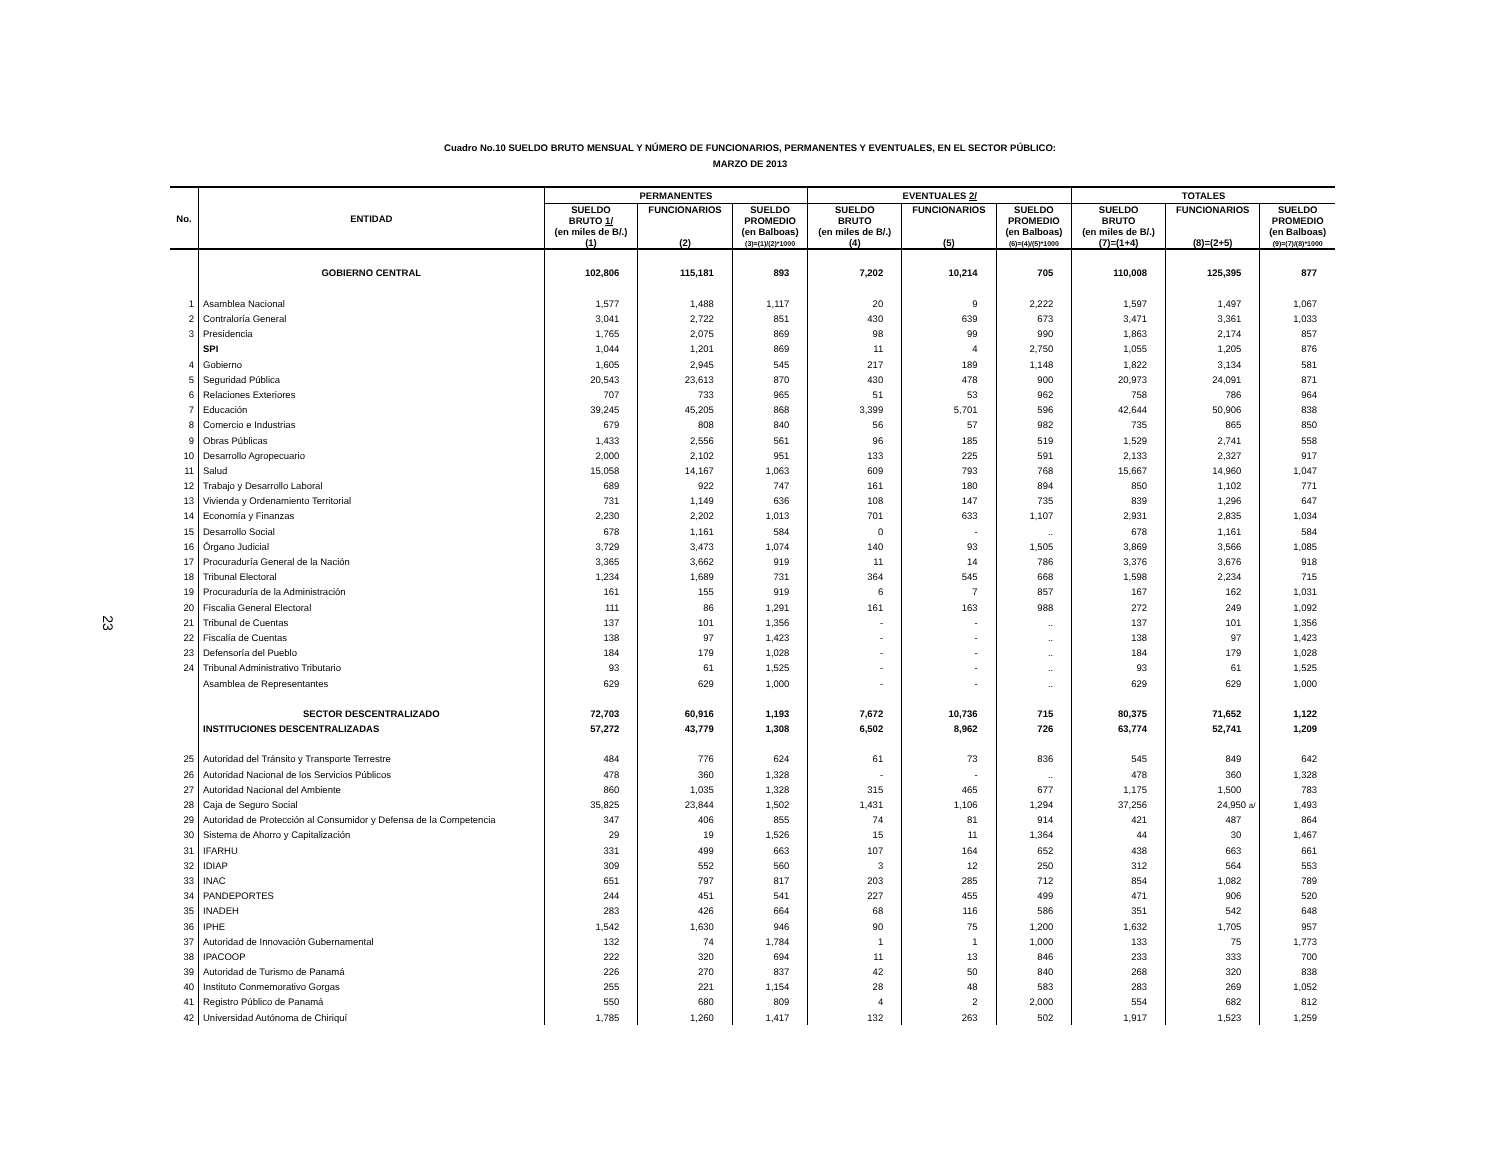23
Cuadro No.10 SUELDO BRUTO MENSUAL Y NÚMERO DE FUNCIONARIOS, PERMANENTES Y EVENTUALES, EN EL SECTOR PÚBLICO:
MARZO DE 2013
| No. | ENTIDAD | PERMANENTES | | | EVENTUALES 2/ | | | TOTALES | | |
| --- | --- | --- | --- | --- | --- | --- | --- | --- | --- | --- |
| | | SUELDO BRUTO 1/ (en miles de B/.) (1) | FUNCIONARIOS (2) | SUELDO PROMEDIO (en Balboas) (3)=(1)/(2)*1000 | SUELDO BRUTO (en miles de B/.) (4) | FUNCIONARIOS (5) | SUELDO PROMEDIO (en Balboas) (6)=(4)/(5)*1000 | SUELDO BRUTO (en miles de B/.) (7)=(1+4) | FUNCIONARIOS (8)=(2+5) | SUELDO PROMEDIO (en Balboas) (9)=(7)/(8)*1000 |
| | GOBIERNO CENTRAL | 102,806 | 115,181 | 893 | 7,202 | 10,214 | 705 | 110,008 | 125,395 | 877 |
| 1 | Asamblea Nacional | 1,577 | 1,488 | 1,117 | 20 | 9 | 2,222 | 1,597 | 1,497 | 1,067 |
| 2 | Contraloría General | 3,041 | 2,722 | 851 | 430 | 639 | 673 | 3,471 | 3,361 | 1,033 |
| 3 | Presidencia | 1,765 | 2,075 | 869 | 98 | 99 | 990 | 1,863 | 2,174 | 857 |
| | SPI | 1,044 | 1,201 | 869 | 11 | 4 | 2,750 | 1,055 | 1,205 | 876 |
| 4 | Gobierno | 1,605 | 2,945 | 545 | 217 | 189 | 1,148 | 1,822 | 3,134 | 581 |
| 5 | Seguridad Pública | 20,543 | 23,613 | 870 | 430 | 478 | 900 | 20,973 | 24,091 | 871 |
| 6 | Relaciones Exteriores | 707 | 733 | 965 | 51 | 53 | 962 | 758 | 786 | 964 |
| 7 | Educación | 39,245 | 45,205 | 868 | 3,399 | 5,701 | 596 | 42,644 | 50,906 | 838 |
| 8 | Comercio e Industrias | 679 | 808 | 840 | 56 | 57 | 982 | 735 | 865 | 850 |
| 9 | Obras Públicas | 1,433 | 2,556 | 561 | 96 | 185 | 519 | 1,529 | 2,741 | 558 |
| 10 | Desarrollo Agropecuario | 2,000 | 2,102 | 951 | 133 | 225 | 591 | 2,133 | 2,327 | 917 |
| 11 | Salud | 15,058 | 14,167 | 1,063 | 609 | 793 | 768 | 15,667 | 14,960 | 1,047 |
| 12 | Trabajo y Desarrollo Laboral | 689 | 922 | 747 | 161 | 180 | 894 | 850 | 1,102 | 771 |
| 13 | Vivienda y Ordenamiento Territorial | 731 | 1,149 | 636 | 108 | 147 | 735 | 839 | 1,296 | 647 |
| 14 | Economía y Finanzas | 2,230 | 2,202 | 1,013 | 701 | 633 | 1,107 | 2,931 | 2,835 | 1,034 |
| 15 | Desarrollo Social | 678 | 1,161 | 584 | 0 | - | .. | 678 | 1,161 | 584 |
| 16 | Órgano Judicial | 3,729 | 3,473 | 1,074 | 140 | 93 | 1,505 | 3,869 | 3,566 | 1,085 |
| 17 | Procuraduría General de la Nación | 3,365 | 3,662 | 919 | 11 | 14 | 786 | 3,376 | 3,676 | 918 |
| 18 | Tribunal Electoral | 1,234 | 1,689 | 731 | 364 | 545 | 668 | 1,598 | 2,234 | 715 |
| 19 | Procuraduría de la Administración | 161 | 155 | 919 | 6 | 7 | 857 | 167 | 162 | 1,031 |
| 20 | Fiscalia General Electoral | 111 | 86 | 1,291 | 161 | 163 | 988 | 272 | 249 | 1,092 |
| 21 | Tribunal de Cuentas | 137 | 101 | 1,356 | - | - | .. | 137 | 101 | 1,356 |
| 22 | Fiscalía de Cuentas | 138 | 97 | 1,423 | - | - | .. | 138 | 97 | 1,423 |
| 23 | Defensoría del Pueblo | 184 | 179 | 1,028 | - | - | .. | 184 | 179 | 1,028 |
| 24 | Tribunal Administrativo Tributario | 93 | 61 | 1,525 | - | - | .. | 93 | 61 | 1,525 |
| | Asamblea de Representantes | 629 | 629 | 1,000 | - | - | .. | 629 | 629 | 1,000 |
| | SECTOR DESCENTRALIZADO | 72,703 | 60,916 | 1,193 | 7,672 | 10,736 | 715 | 80,375 | 71,652 | 1,122 |
| | INSTITUCIONES DESCENTRALIZADAS | 57,272 | 43,779 | 1,308 | 6,502 | 8,962 | 726 | 63,774 | 52,741 | 1,209 |
| 25 | Autoridad del Tránsito y Transporte Terrestre | 484 | 776 | 624 | 61 | 73 | 836 | 545 | 849 | 642 |
| 26 | Autoridad Nacional de los Servicios Públicos | 478 | 360 | 1,328 | - | - | .. | 478 | 360 | 1,328 |
| 27 | Autoridad Nacional del Ambiente | 860 | 1,035 | 1,328 | 315 | 465 | 677 | 1,175 | 1,500 | 783 |
| 28 | Caja de Seguro Social | 35,825 | 23,844 | 1,502 | 1,431 | 1,106 | 1,294 | 37,256 | 24,950 a/ | 1,493 |
| 29 | Autoridad de Protección al Consumidor y Defensa de la Competencia | 347 | 406 | 855 | 74 | 81 | 914 | 421 | 487 | 864 |
| 30 | Sistema de Ahorro y Capitalización | 29 | 19 | 1,526 | 15 | 11 | 1,364 | 44 | 30 | 1,467 |
| 31 | IFARHU | 331 | 499 | 663 | 107 | 164 | 652 | 438 | 663 | 661 |
| 32 | IDIAP | 309 | 552 | 560 | 3 | 12 | 250 | 312 | 564 | 553 |
| 33 | INAC | 651 | 797 | 817 | 203 | 285 | 712 | 854 | 1,082 | 789 |
| 34 | PANDEPORTES | 244 | 451 | 541 | 227 | 455 | 499 | 471 | 906 | 520 |
| 35 | INADEH | 283 | 426 | 664 | 68 | 116 | 586 | 351 | 542 | 648 |
| 36 | IPHE | 1,542 | 1,630 | 946 | 90 | 75 | 1,200 | 1,632 | 1,705 | 957 |
| 37 | Autoridad de Innovación Gubernamental | 132 | 74 | 1,784 | 1 | 1 | 1,000 | 133 | 75 | 1,773 |
| 38 | IPACOOP | 222 | 320 | 694 | 11 | 13 | 846 | 233 | 333 | 700 |
| 39 | Autoridad de Turismo de Panamá | 226 | 270 | 837 | 42 | 50 | 840 | 268 | 320 | 838 |
| 40 | Instituto Conmemorativo Gorgas | 255 | 221 | 1,154 | 28 | 48 | 583 | 283 | 269 | 1,052 |
| 41 | Registro Público de Panamá | 550 | 680 | 809 | 4 | 2 | 2,000 | 554 | 682 | 812 |
| 42 | Universidad Autónoma de Chiriquí | 1,785 | 1,260 | 1,417 | 132 | 263 | 502 | 1,917 | 1,523 | 1,259 |